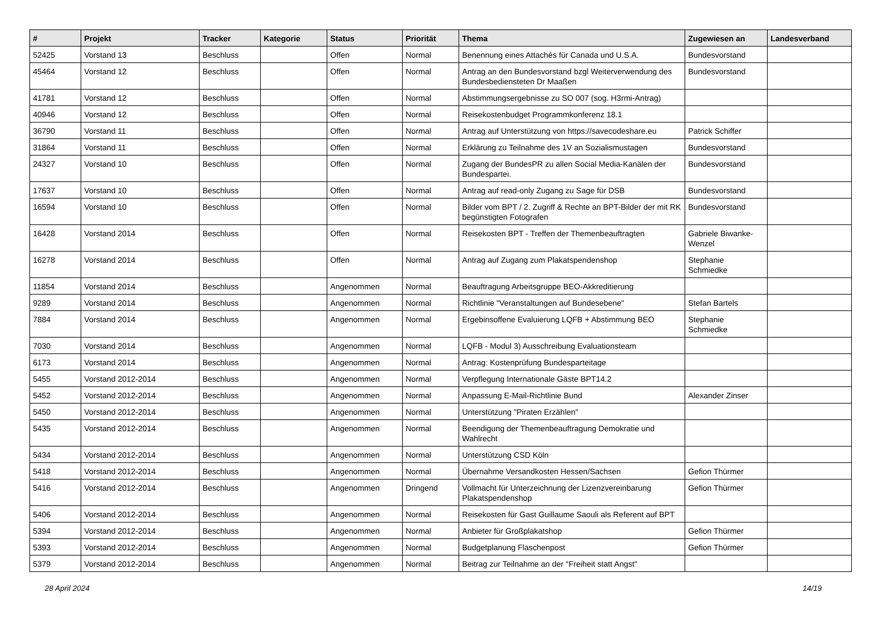| # | Projekt | Tracker | Kategorie | Status | Priorität | Thema | Zugewiesen an | Landesverband |
| --- | --- | --- | --- | --- | --- | --- | --- | --- |
| 52425 | Vorstand 13 | Beschluss | | Offen | Normal | Benennung eines Attachés für Canada und U.S.A. | Bundesvorstand | |
| 45464 | Vorstand 12 | Beschluss | | Offen | Normal | Antrag an den Bundesvorstand bzgl Weiterverwendung des Bundesbediensteten Dr Maaßen | Bundesvorstand | |
| 41781 | Vorstand 12 | Beschluss | | Offen | Normal | Abstimmungsergebnisse zu SO 007 (sog. H3rmi-Antrag) | | |
| 40946 | Vorstand 12 | Beschluss | | Offen | Normal | Reisekostenbudget Programmkonferenz 18.1 | | |
| 36790 | Vorstand 11 | Beschluss | | Offen | Normal | Antrag auf Unterstützung von https://savecodeshare.eu | Patrick Schiffer | |
| 31864 | Vorstand 11 | Beschluss | | Offen | Normal | Erklärung zu Teilnahme des 1V an Sozialismustagen | Bundesvorstand | |
| 24327 | Vorstand 10 | Beschluss | | Offen | Normal | Zugang der BundesPR zu allen Social Media-Kanälen der Bundespartei. | Bundesvorstand | |
| 17637 | Vorstand 10 | Beschluss | | Offen | Normal | Antrag auf read-only Zugang zu Sage für DSB | Bundesvorstand | |
| 16594 | Vorstand 10 | Beschluss | | Offen | Normal | Bilder vom BPT / 2. Zugriff & Rechte an BPT-Bilder der mit RK begünstigten Fotografen | Bundesvorstand | |
| 16428 | Vorstand 2014 | Beschluss | | Offen | Normal | Reisekosten BPT - Treffen der Themenbeauftragten | Gabriele Biwanke-Wenzel | |
| 16278 | Vorstand 2014 | Beschluss | | Offen | Normal | Antrag auf Zugang zum Plakatspendenshop | Stephanie Schmiedke | |
| 11854 | Vorstand 2014 | Beschluss | | Angenommen | Normal | Beauftragung Arbeitsgruppe BEO-Akkreditierung | | |
| 9289 | Vorstand 2014 | Beschluss | | Angenommen | Normal | Richtlinie "Veranstaltungen auf Bundesebene" | Stefan Bartels | |
| 7884 | Vorstand 2014 | Beschluss | | Angenommen | Normal | Ergebinsoffene Evaluierung LQFB + Abstimmung BEO | Stephanie Schmiedke | |
| 7030 | Vorstand 2014 | Beschluss | | Angenommen | Normal | LQFB - Modul 3) Ausschreibung Evaluationsteam | | |
| 6173 | Vorstand 2014 | Beschluss | | Angenommen | Normal | Antrag: Kostenprüfung Bundesparteitage | | |
| 5455 | Vorstand 2012-2014 | Beschluss | | Angenommen | Normal | Verpflegung Internationale Gäste BPT14.2 | | |
| 5452 | Vorstand 2012-2014 | Beschluss | | Angenommen | Normal | Anpassung E-Mail-Richtlinie Bund | Alexander Zinser | |
| 5450 | Vorstand 2012-2014 | Beschluss | | Angenommen | Normal | Unterstützung "Piraten Erzählen" | | |
| 5435 | Vorstand 2012-2014 | Beschluss | | Angenommen | Normal | Beendigung der Themenbeauftragung Demokratie und Wahlrecht | | |
| 5434 | Vorstand 2012-2014 | Beschluss | | Angenommen | Normal | Unterstützung CSD Köln | | |
| 5418 | Vorstand 2012-2014 | Beschluss | | Angenommen | Normal | Übernahme Versandkosten Hessen/Sachsen | Gefion Thürmer | |
| 5416 | Vorstand 2012-2014 | Beschluss | | Angenommen | Dringend | Vollmacht für Unterzeichnung der Lizenzvereinbarung Plakatspendenshop | Gefion Thürmer | |
| 5406 | Vorstand 2012-2014 | Beschluss | | Angenommen | Normal | Reisekosten für Gast Guillaume Saouli als Referent auf BPT | | |
| 5394 | Vorstand 2012-2014 | Beschluss | | Angenommen | Normal | Anbieter für Großplakatshop | Gefion Thürmer | |
| 5393 | Vorstand 2012-2014 | Beschluss | | Angenommen | Normal | Budgetplanung Flaschenpost | Gefion Thürmer | |
| 5379 | Vorstand 2012-2014 | Beschluss | | Angenommen | Normal | Beitrag zur Teilnahme an der "Freiheit statt Angst" | | |
28 April 2024 14/19